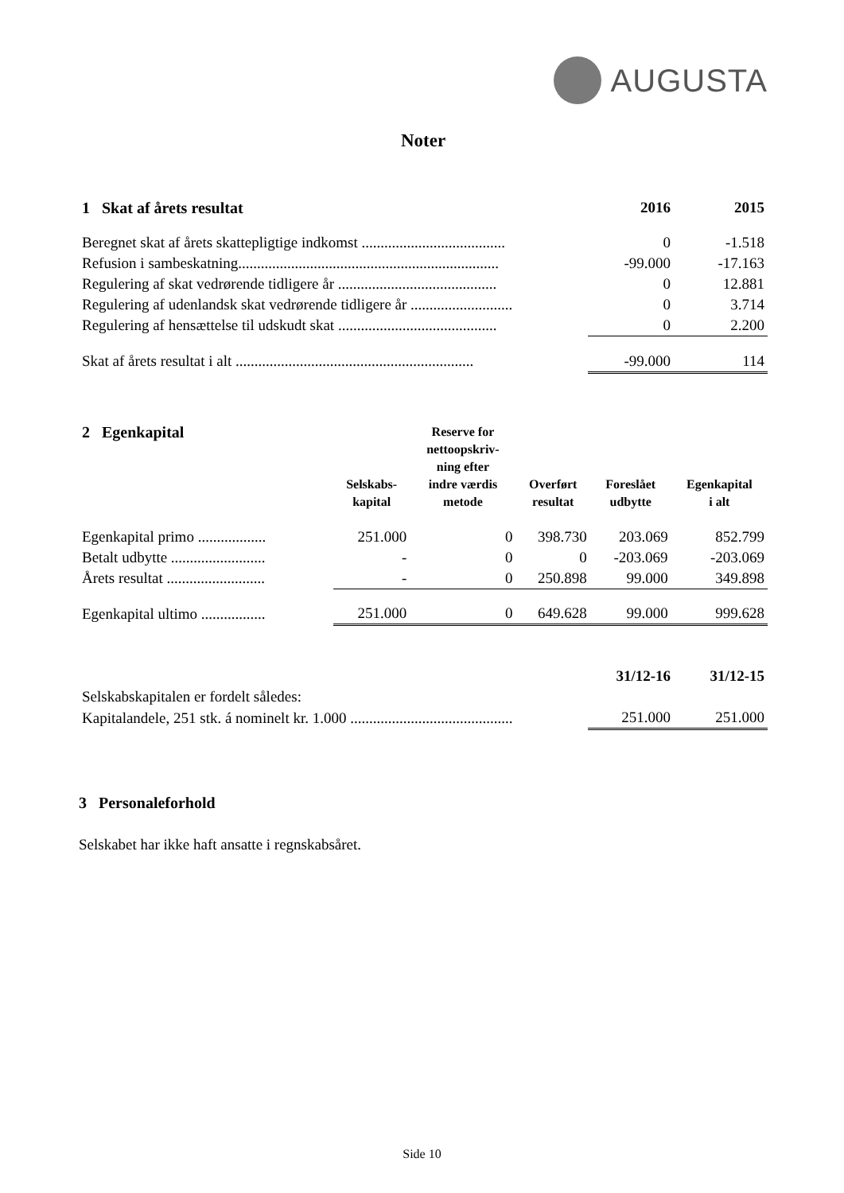AUGUSTA
Noter
| 1 Skat af årets resultat | 2016 | 2015 |
| Beregnet skat af årets skattepligtige indkomst ...................................... | 0 | -1.518 |
| Refusion i sambeskatning..................................................................... | -99.000 | -17.163 |
| Regulering af skat vedrørende tidligere år .......................................... | 0 | 12.881 |
| Regulering af udenlandsk skat vedrørende tidligere år ........................... | 0 | 3.714 |
| Regulering af hensættelse til udskudt skat .......................................... | 0 | 2.200 |
| Skat af årets resultat i alt ............................................................... | -99.000 | 114 |
| 2 Egenkapital | Selskabs- kapital | Reserve for nettoopskriv- ning efter indre værdis metode | Overført resultat | Foreslået udbytte | Egenkapital i alt |
| Egenkapital primo .................. | 251.000 | 0 | 398.730 | 203.069 | 852.799 |
| Betalt udbytte ......................... | - | 0 | 0 | -203.069 | -203.069 |
| Årets resultat .......................... | - | 0 | 250.898 | 99.000 | 349.898 |
| Egenkapital ultimo ................. | 251.000 | 0 | 649.628 | 99.000 | 999.628 |
| | 31/12-16 | 31/12-15 |
| Selskabskapitalen er fordelt således: | | |
| Kapitalandele, 251 stk. á nominelt kr. 1.000 ........................................... | 251.000 | 251.000 |
3 Personaleforhold
Selskabet har ikke haft ansatte i regnskabsåret.
Side 10